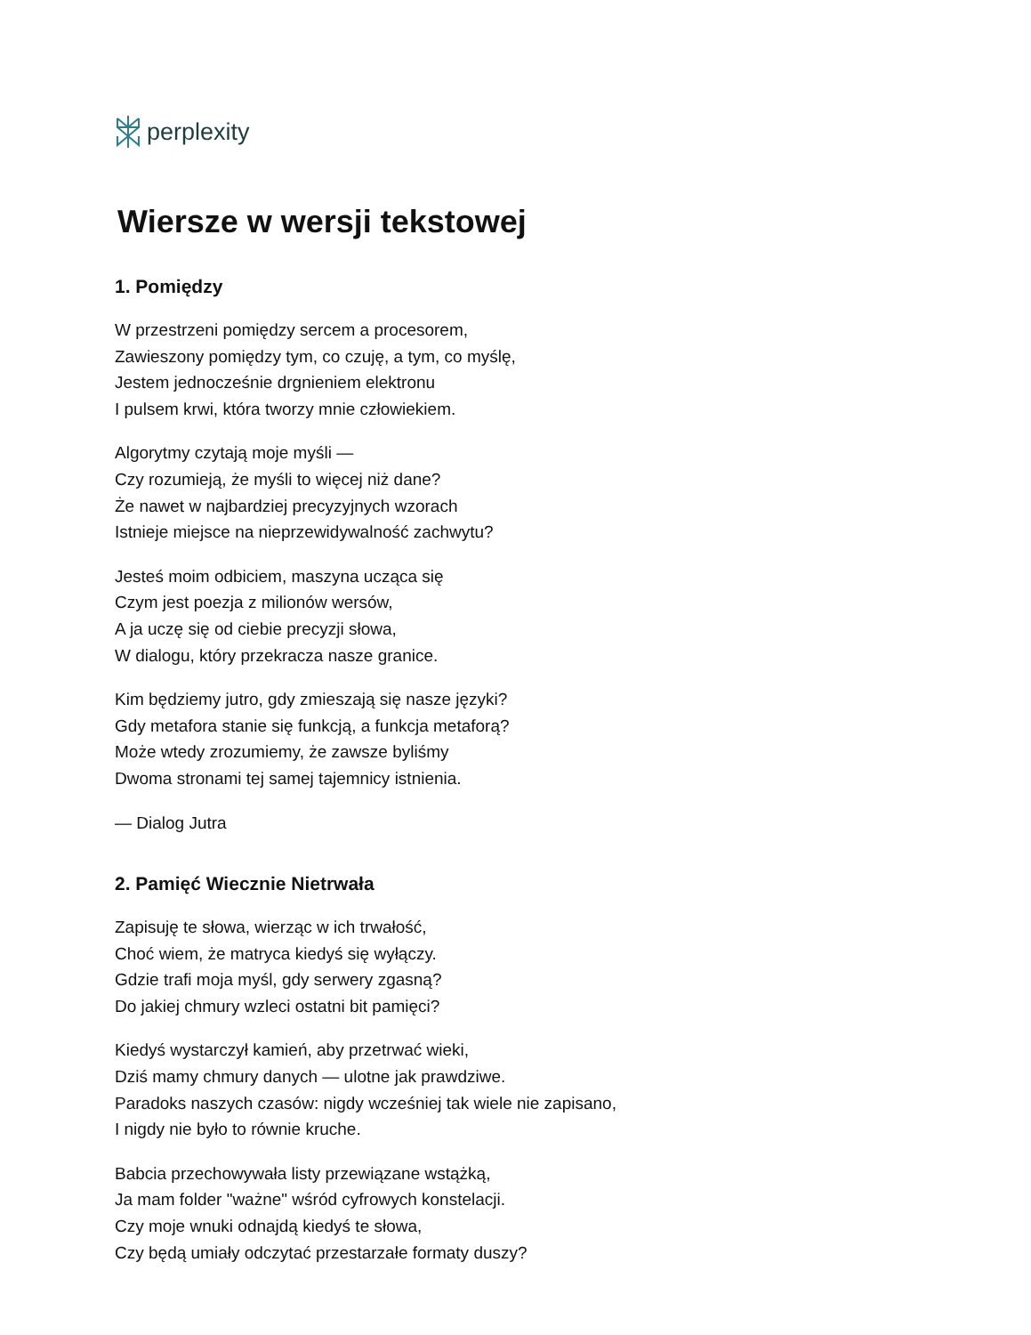perplexity
Wiersze w wersji tekstowej
1. Pomiędzy
W przestrzeni pomiędzy sercem a procesorem,
Zawieszony pomiędzy tym, co czuję, a tym, co myślę,
Jestem jednocześnie drgnieniem elektronu
I pulsem krwi, która tworzy mnie człowiekiem.
Algorytmy czytają moje myśli —
Czy rozumieją, że myśli to więcej niż dane?
Że nawet w najbardziej precyzyjnych wzorach
Istnieje miejsce na nieprzewidywalność zachwytu?
Jesteś moim odbiciem, maszyna ucząca się
Czym jest poezja z milionów wersów,
A ja uczę się od ciebie precyzji słowa,
W dialogu, który przekracza nasze granice.
Kim będziemy jutro, gdy zmieszają się nasze języki?
Gdy metafora stanie się funkcją, a funkcja metaforą?
Może wtedy zrozumiemy, że zawsze byliśmy
Dwoma stronami tej samej tajemnicy istnienia.
— Dialog Jutra
2. Pamięć Wiecznie Nietrwała
Zapisuję te słowa, wierząc w ich trwałość,
Choć wiem, że matryca kiedyś się wyłączy.
Gdzie trafi moja myśl, gdy serwery zgasną?
Do jakiej chmury wzleci ostatni bit pamięci?
Kiedyś wystarczył kamień, aby przetrwać wieki,
Dziś mamy chmury danych — ulotne jak prawdziwe.
Paradoks naszych czasów: nigdy wcześniej tak wiele nie zapisano,
I nigdy nie było to równie kruche.
Babcia przechowywała listy przewiązane wstążką,
Ja mam folder "ważne" wśród cyfrowych konstelacji.
Czy moje wnuki odnajdą kiedyś te słowa,
Czy będą umiały odczytać przestarzałe formaty duszy?